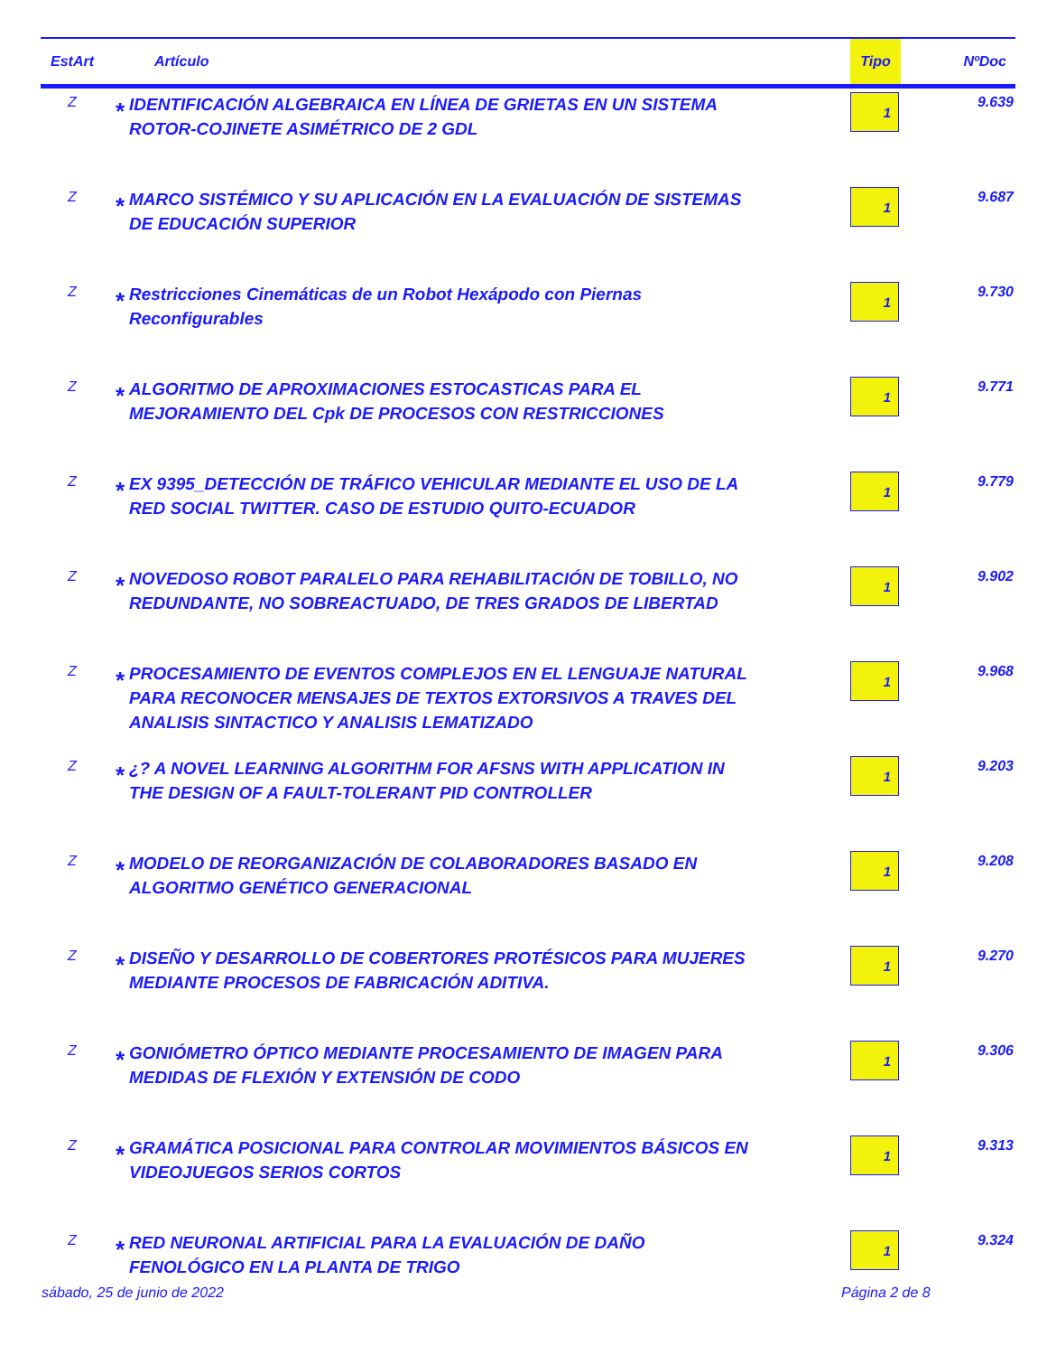| EstArt | Artículo | | Tipo | NºDoc |
| --- | --- | --- | --- | --- |
| Z | * | IDENTIFICACIÓN ALGEBRAICA EN LÍNEA DE GRIETAS EN UN SISTEMA ROTOR-COJINETE ASIMÉTRICO DE 2 GDL | 1 | 9.639 |
| Z | * | MARCO SISTÉMICO Y SU APLICACIÓN EN LA EVALUACIÓN DE SISTEMAS DE EDUCACIÓN SUPERIOR | 1 | 9.687 |
| Z | * | Restricciones Cinemáticas de un Robot Hexápodo con Piernas Reconfigurables | 1 | 9.730 |
| Z | * | ALGORITMO DE APROXIMACIONES ESTOCASTICAS PARA EL MEJORAMIENTO DEL Cpk DE PROCESOS CON RESTRICCIONES | 1 | 9.771 |
| Z | * | EX 9395_DETECCIÓN DE TRÁFICO VEHICULAR MEDIANTE EL USO DE LA RED SOCIAL TWITTER. CASO DE ESTUDIO QUITO-ECUADOR | 1 | 9.779 |
| Z | * | NOVEDOSO ROBOT PARALELO PARA REHABILITACIÓN DE TOBILLO, NO REDUNDANTE, NO SOBREACTUADO, DE TRES GRADOS DE LIBERTAD | 1 | 9.902 |
| Z | * | PROCESAMIENTO DE EVENTOS COMPLEJOS EN EL LENGUAJE NATURAL PARA RECONOCER MENSAJES DE TEXTOS EXTORSIVOS A TRAVES DEL ANALISIS SINTACTICO Y ANALISIS LEMATIZADO | 1 | 9.968 |
| Z | * | ¿? A NOVEL LEARNING ALGORITHM FOR AFSNS WITH APPLICATION IN THE DESIGN OF A FAULT-TOLERANT PID CONTROLLER | 1 | 9.203 |
| Z | * | MODELO DE REORGANIZACIÓN DE COLABORADORES BASADO EN ALGORITMO GENÉTICO GENERACIONAL | 1 | 9.208 |
| Z | * | DISEÑO Y DESARROLLO DE COBERTORES PROTÉSICOS PARA MUJERES MEDIANTE PROCESOS DE FABRICACIÓN ADITIVA. | 1 | 9.270 |
| Z | * | GONIÓMETRO ÓPTICO MEDIANTE PROCESAMIENTO DE IMAGEN PARA MEDIDAS DE FLEXIÓN Y EXTENSIÓN DE CODO | 1 | 9.306 |
| Z | * | GRAMÁTICA POSICIONAL PARA CONTROLAR MOVIMIENTOS BÁSICOS EN VIDEOJUEGOS SERIOS CORTOS | 1 | 9.313 |
| Z | * | RED NEURONAL ARTIFICIAL PARA LA EVALUACIÓN DE DAÑO FENOLÓGICO EN LA PLANTA DE TRIGO | 1 | 9.324 |
sábado, 25 de junio de 2022 Página 2 de 8